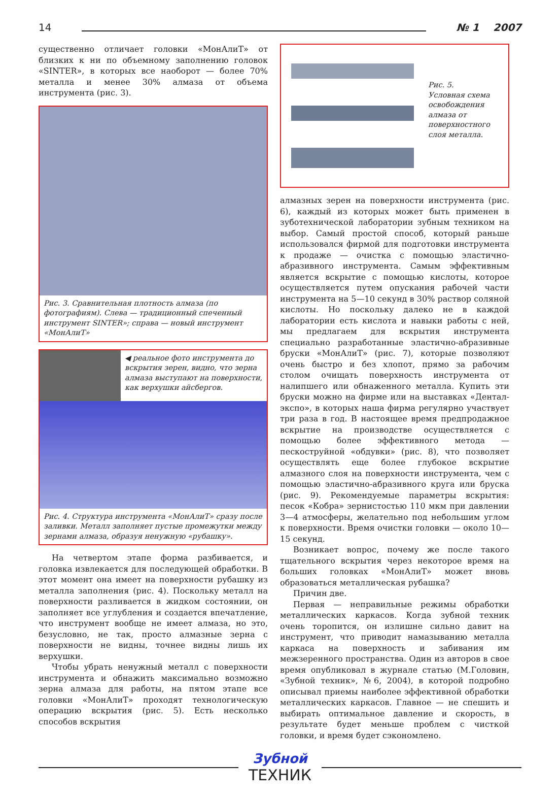14 № 1 2007
существенно отличает головки «МонАлиТ» от близких к ни по объемному заполнению головок «SINTER», в которых все наоборот — более 70% металла и менее 30% алмаза от объема инструмента (рис. 3).
Рис. 3. Сравнительная плотность алмаза (по фотографиям). Слева — традиционный спеченный инструмент SINTER»; справа — новый инструмент «МонАлиТ»
◀ реальное фото инструмента до вскрытия зерен, видно, что зерна алмаза выступают на поверхности, как верхушки айсбергов.
Рис. 4. Структура инструмента «МонАлиТ» сразу после заливки. Металл заполняет пустые промежутки между зернами алмаза, образуя ненужную «рубашку».
На четвертом этапе форма разбивается, и головка извлекается для последующей обработки. В этот момент она имеет на поверхности рубашку из металла заполнения (рис. 4). Поскольку металл на поверхности разливается в жидком состоянии, он заполняет все углубления и создается впечатление, что инструмент вообще не имеет алмаза, но это, безусловно, не так, просто алмазные зерна с поверхности не видны, точнее видны лишь их верхушки.
Чтобы убрать ненужный металл с поверхности инструмента и обнажить максимально возможно зерна алмаза для работы, на пятом этапе все головки «МонАлиТ» проходят технологическую операцию вскрытия (рис. 5). Есть несколько способов вскрытия
Рис. 5.
Условная схема освобождения алмаза от поверхностного слоя металла.
алмазных зерен на поверхности инструмента (рис. 6), каждый из которых может быть применен в зуботехнической лаборатории зубным техником на выбор. Самый простой способ, который раньше использовался фирмой для подготовки инструмента к продаже — очистка с помощью эластично-абразивного инструмента. Самым эффективным является вскрытие с помощью кислоты, которое осуществляется путем опускания рабочей части инструмента на 5—10 секунд в 30% раствор соляной кислоты. Но поскольку далеко не в каждой лаборатории есть кислота и навыки работы с ней, мы предлагаем для вскрытия инструмента специально разработанные эластично-абразивные бруски «МонАлиТ» (рис. 7), которые позволяют очень быстро и без хлопот, прямо за рабочим столом очищать поверхность инструмента от налипшего или обнаженного металла. Купить эти бруски можно на фирме или на выставках «Дентал-экспо», в которых наша фирма регулярно участвует три раза в год. В настоящее время предпродажное вскрытие на производстве осуществляется с помощью более эффективного метода — пескоструйной «обдувки» (рис. 8), что позволяет осуществлять еще более глубокое вскрытие алмазного слоя на поверхности инструмента, чем с помощью эластично-абразивного круга или бруска (рис. 9). Рекомендуемые параметры вскрытия: песок «Кобра» зернистостью 110 мкм при давлении 3—4 атмосферы, желательно под небольшим углом к поверхности. Время очистки головки — около 10—15 секунд.
Возникает вопрос, почему же после такого тщательного вскрытия через некоторое время на больших головках «МонАлиТ» может вновь образоваться металлическая рубашка?
Причин две.
Первая — неправильные режимы обработки металлических каркасов. Когда зубной техник очень торопится, он излишне сильно давит на инструмент, что приводит намазыванию металла каркаса на поверхность и забивания им межзеренного пространства. Один из авторов в свое время опубликовал в журнале статью (М.Головин, «Зубной техник», №6, 2004), в которой подробно описывал приемы наиболее эффективной обработки металлических каркасов. Главное — не спешить и выбирать оптимальное давление и скорость, в результате будет меньше проблем с чисткой головки, и время будет сэкономлено.
Зубной
ТЕХНИК